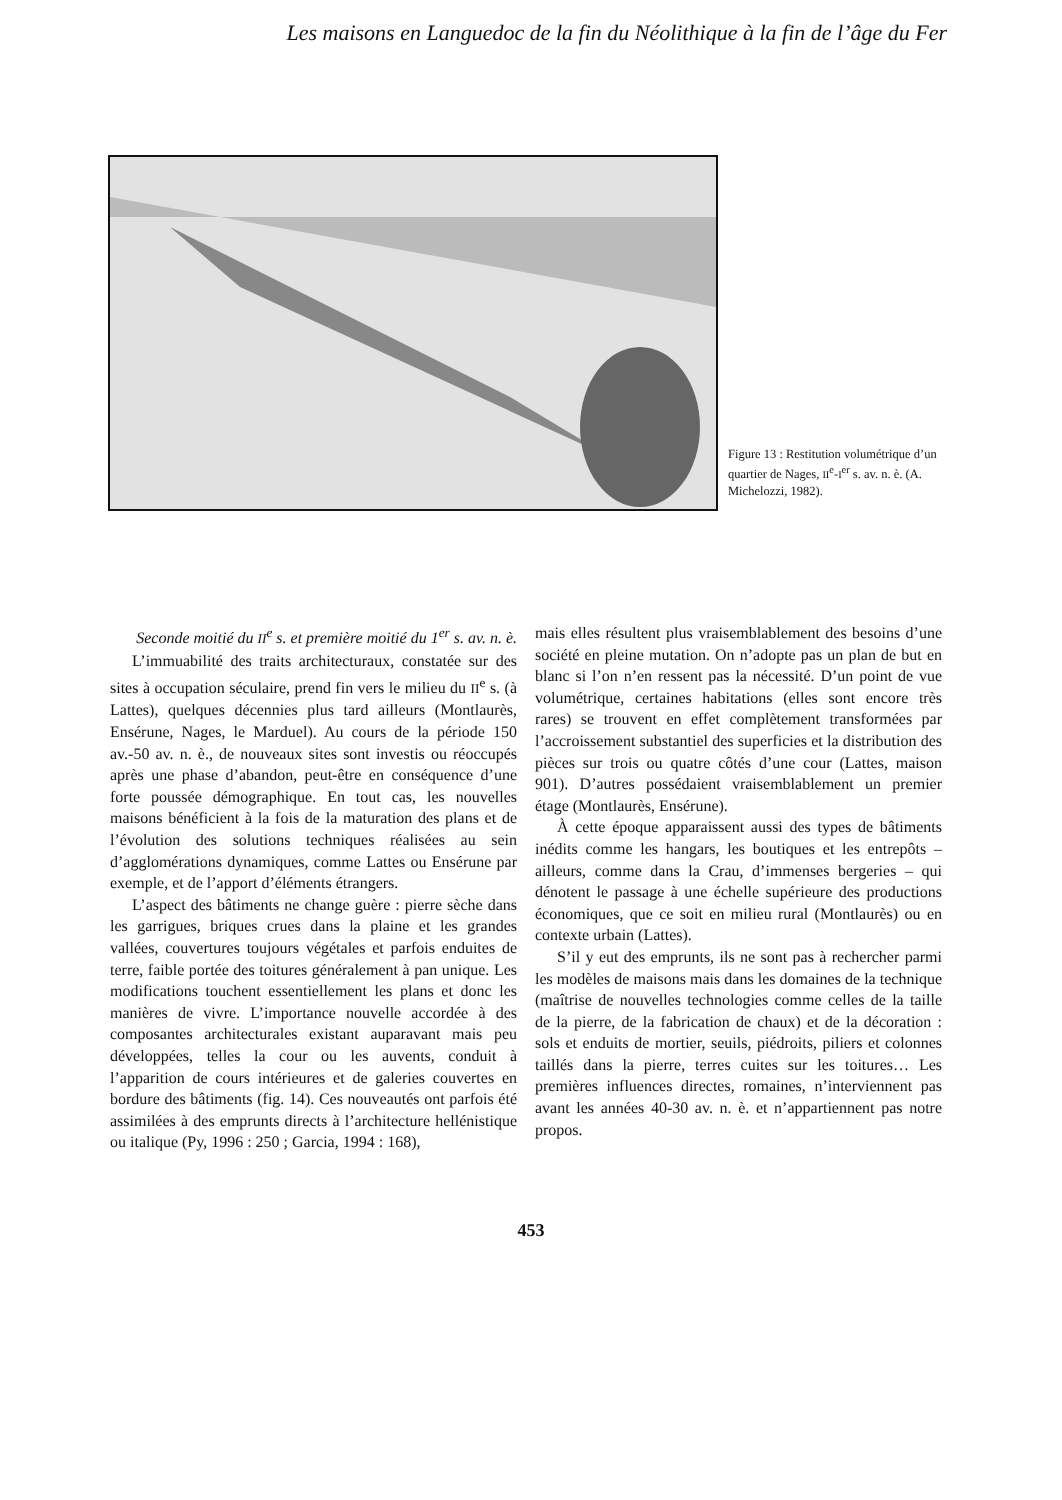Les maisons en Languedoc de la fin du Néolithique à la fin de l’âge du Fer
Figure 13 : Restitution volumétrique d’un quartier de Nages, II<sup>e</sup>-I<sup>er</sup> s. av. n. è. (A. Michelozzi, 1982).
Seconde moitié du II<sup>e</sup> s. et première moitié du 1<sup>er</sup> s. av. n. è.
L’immuabilité des traits architecturaux, constatée sur des sites à occupation séculaire, prend fin vers le milieu du II<sup>e</sup> s. (à Lattes), quelques décennies plus tard ailleurs (Montlaurès, Ensérune, Nages, le Marduel). Au cours de la période 150 av.-50 av. n. è., de nouveaux sites sont investis ou réoccupés après une phase d’abandon, peut-être en conséquence d’une forte poussée démographique. En tout cas, les nouvelles maisons bénéficient à la fois de la maturation des plans et de l’évolution des solutions techniques réalisées au sein d’agglomérations dynamiques, comme Lattes ou Ensérune par exemple, et de l’apport d’éléments étrangers.
L’aspect des bâtiments ne change guère : pierre sèche dans les garrigues, briques crues dans la plaine et les grandes vallées, couvertures toujours végétales et parfois enduites de terre, faible portée des toitures généralement à pan unique. Les modifications touchent essentiellement les plans et donc les manières de vivre. L’importance nouvelle accordée à des composantes architecturales existant auparavant mais peu développées, telles la cour ou les auvents, conduit à l’apparition de cours intérieures et de galeries couvertes en bordure des bâtiments (fig. 14). Ces nouveautés ont parfois été assimilées à des emprunts directs à l’architecture hellénistique ou italique (Py, 1996 : 250 ; Garcia, 1994 : 168),
mais elles résultent plus vraisemblablement des besoins d’une société en pleine mutation. On n’adopte pas un plan de but en blanc si l’on n’en ressent pas la nécessité. D’un point de vue volumétrique, certaines habitations (elles sont encore très rares) se trouvent en effet complètement transformées par l’accroissement substantiel des superficies et la distribution des pièces sur trois ou quatre côtés d’une cour (Lattes, maison 901). D’autres possédaient vraisemblablement un premier étage (Montlaurès, Ensérune).
À cette époque apparaissent aussi des types de bâtiments inédits comme les hangars, les boutiques et les entrepôts – ailleurs, comme dans la Crau, d’immenses bergeries – qui dénotent le passage à une échelle supérieure des productions économiques, que ce soit en milieu rural (Montlaurès) ou en contexte urbain (Lattes).
S’il y eut des emprunts, ils ne sont pas à rechercher parmi les modèles de maisons mais dans les domaines de la technique (maîtrise de nouvelles technologies comme celles de la taille de la pierre, de la fabrication de chaux) et de la décoration : sols et enduits de mortier, seuils, piédroits, piliers et colonnes taillés dans la pierre, terres cuites sur les toitures… Les premières influences directes, romaines, n’interviennent pas avant les années 40-30 av. n. è. et n’appartiennent pas notre propos.
453